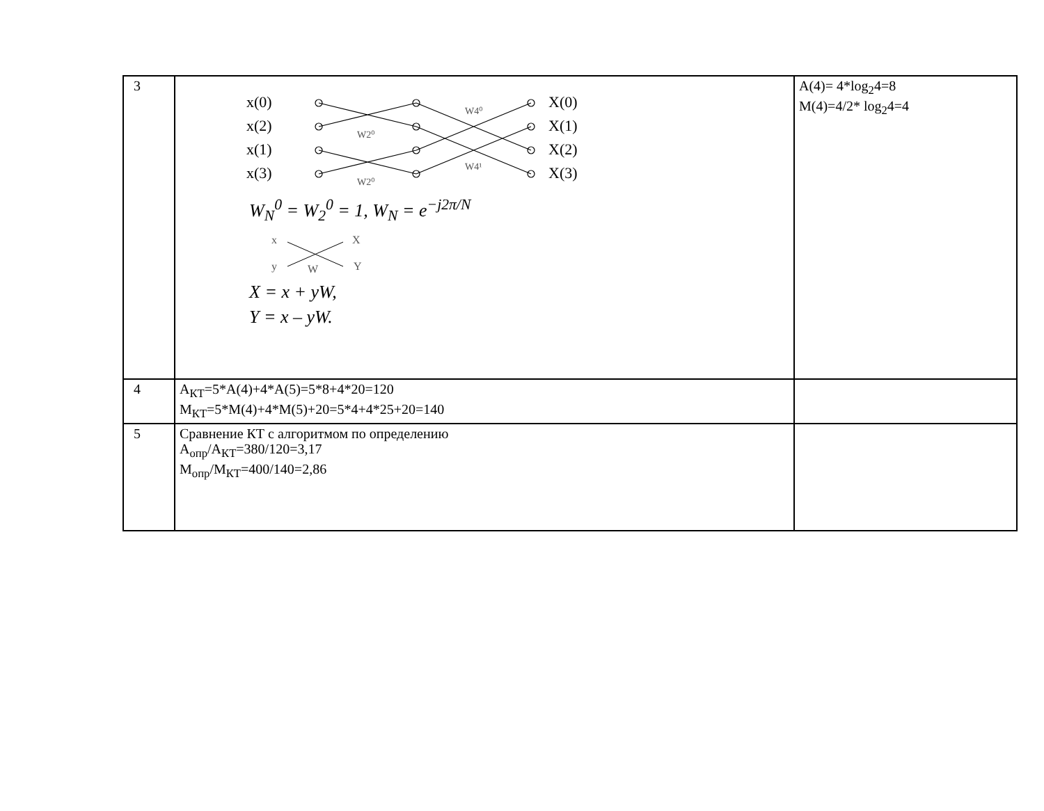| 3 | x(0) x(2) x(1) x(3) X(0) X(1) X(2) X(3) W2⁰ W2⁰ W4⁰ W4¹ W<sub>N</sub><sup>0</sup> = W<sub>2</sub><sup>0</sup> = 1, W<sub>N</sub> = e<sup>−j2π/N</sup> x X y Y W X = x + yW, Y = x – yW. | A(4)= 4*log<sub>2</sub>4=8 M(4)=4/2* log<sub>2</sub>4=4 |
| 4 | A<sub>КТ</sub>=5*A(4)+4*A(5)=5*8+4*20=120 M<sub>КТ</sub>=5*M(4)+4*M(5)+20=5*4+4*25+20=140 | |
| 5 | Сравнение КТ с алгоритмом по определению A<sub>опр</sub>/A<sub>КТ</sub>=380/120=3,17 M<sub>опр</sub>/M<sub>КТ</sub>=400/140=2,86 | |